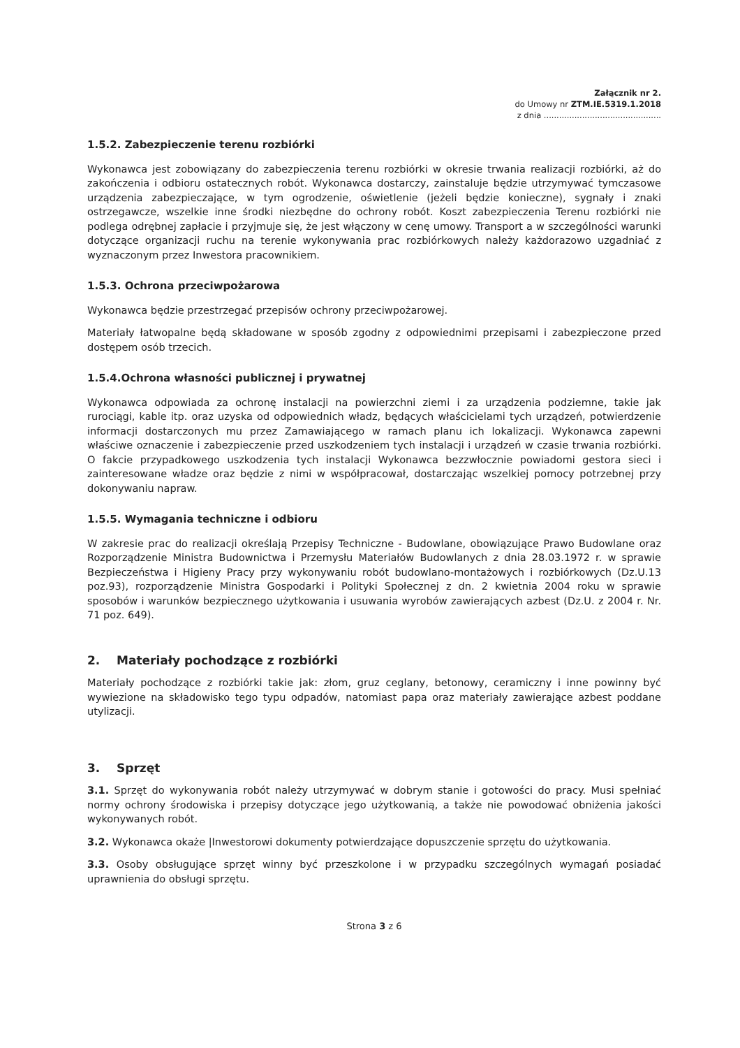Załącznik nr 2.
do Umowy nr ZTM.IE.5319.1.2018
z dnia ..............................................
1.5.2. Zabezpieczenie terenu rozbiórki
Wykonawca jest zobowiązany do zabezpieczenia terenu rozbiórki w okresie trwania realizacji rozbiórki, aż do zakończenia i odbioru ostatecznych robót. Wykonawca dostarczy, zainstaluje będzie utrzymywać tymczasowe urządzenia zabezpieczające, w tym ogrodzenie, oświetlenie (jeżeli będzie konieczne), sygnały i znaki ostrzegawcze, wszelkie inne środki niezbędne do ochrony robót. Koszt zabezpieczenia Terenu rozbiórki nie podlega odrębnej zapłacie i przyjmuje się, że jest włączony w cenę umowy. Transport a w szczególności warunki dotyczące organizacji ruchu na terenie wykonywania prac rozbiórkowych należy każdorazowo uzgadniać z wyznaczonym przez Inwestora pracownikiem.
1.5.3. Ochrona przeciwpożarowa
Wykonawca będzie przestrzegać przepisów ochrony przeciwpożarowej.
Materiały łatwopalne będą składowane w sposób zgodny z odpowiednimi przepisami i zabezpieczone przed dostępem osób trzecich.
1.5.4.Ochrona własności publicznej i prywatnej
Wykonawca odpowiada za ochronę instalacji na powierzchni ziemi i za urządzenia podziemne, takie jak rurociągi, kable itp. oraz uzyska od odpowiednich władz, będących właścicielami tych urządzeń, potwierdzenie informacji dostarczonych mu przez Zamawiającego w ramach planu ich lokalizacji. Wykonawca zapewni właściwe oznaczenie i zabezpieczenie przed uszkodzeniem tych instalacji i urządzeń w czasie trwania rozbiórki. O fakcie przypadkowego uszkodzenia tych instalacji Wykonawca bezzwłocznie powiadomi gestora sieci i zainteresowane władze oraz będzie z nimi w współpracował, dostarczając wszelkiej pomocy potrzebnej przy dokonywaniu napraw.
1.5.5. Wymagania techniczne i odbioru
W zakresie prac do realizacji określają Przepisy Techniczne - Budowlane, obowiązujące Prawo Budowlane oraz Rozporządzenie Ministra Budownictwa i Przemysłu Materiałów Budowlanych z dnia 28.03.1972 r. w sprawie Bezpieczeństwa i Higieny Pracy przy wykonywaniu robót budowlano-montażowych i rozbiórkowych (Dz.U.13 poz.93), rozporządzenie Ministra Gospodarki i Polityki Społecznej z dn. 2 kwietnia 2004 roku w sprawie sposobów i warunków bezpiecznego użytkowania i usuwania wyrobów zawierających azbest (Dz.U. z 2004 r. Nr. 71 poz. 649).
2. Materiały pochodzące z rozbiórki
Materiały pochodzące z rozbiórki takie jak: złom, gruz ceglany, betonowy, ceramiczny i inne powinny być wywiezione na składowisko tego typu odpadów, natomiast papa oraz materiały zawierające azbest poddane utylizacji.
3. Sprzęt
3.1. Sprzęt do wykonywania robót należy utrzymywać w dobrym stanie i gotowości do pracy. Musi spełniać normy ochrony środowiska i przepisy dotyczące jego użytkowanią, a także nie powodować obniżenia jakości wykonywanych robót.
3.2. Wykonawca okaże |Inwestorowi dokumenty potwierdzające dopuszczenie sprzętu do użytkowania.
3.3. Osoby obsługujące sprzęt winny być przeszkolone i w przypadku szczególnych wymagań posiadać uprawnienia do obsługi sprzętu.
Strona 3 z 6